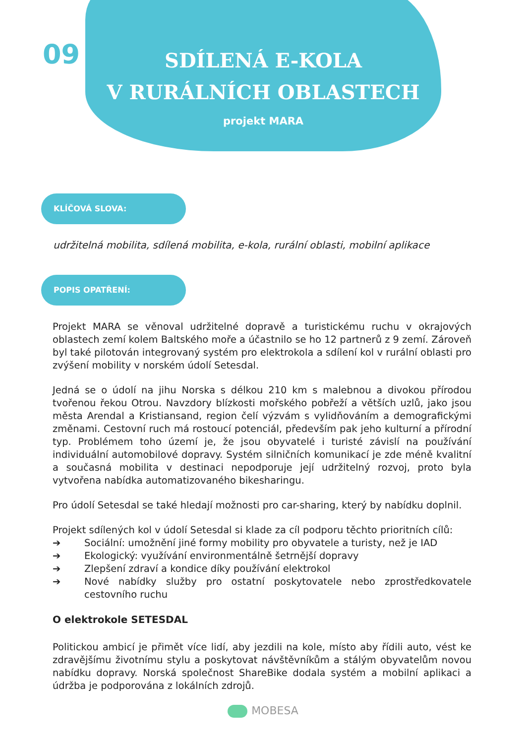09
SDÍLENÁ E-KOLA
V RURÁLNÍCH OBLASTECH
projekt MARA
KLÍČOVÁ SLOVA:
udržitelná mobilita, sdílená mobilita, e-kola, rurální oblasti, mobilní aplikace
POPIS OPATŘENÍ:
Projekt MARA se věnoval udržitelné dopravě a turistickému ruchu v okrajových oblastech zemí kolem Baltského moře a účastnilo se ho 12 partnerů z 9 zemí. Zároveň byl také pilotován integrovaný systém pro elektrokola a sdílení kol v rurální oblasti pro zvýšení mobility v norském údolí Setesdal.
Jedná se o údolí na jihu Norska s délkou 210 km s malebnou a divokou přírodou tvořenou řekou Otrou. Navzdory blízkosti mořského pobřeží a větších uzlů, jako jsou města Arendal a Kristiansand, region čelí výzvám s vylidňováním a demografickými změnami. Cestovní ruch má rostoucí potenciál, především pak jeho kulturní a přírodní typ. Problémem toho území je, že jsou obyvatelé i turisté závislí na používání individuální automobilové dopravy. Systém silničních komunikací je zde méně kvalitní a současná mobilita v destinaci nepodporuje její udržitelný rozvoj, proto byla vytvořena nabídka automatizovaného bikesharingu.
Pro údolí Setesdal se také hledají možnosti pro car-sharing, který by nabídku doplnil.
Projekt sdílených kol v údolí Setesdal si klade za cíl podporu těchto prioritních cílů:
➔ Sociální: umožnění jiné formy mobility pro obyvatele a turisty, než je IAD
➔ Ekologický: využívání environmentálně šetrnější dopravy
➔ Zlepšení zdraví a kondice díky používání elektrokol
➔ Nové nabídky služby pro ostatní poskytovatele nebo zprostředkovatele cestovního ruchu
O elektrokole SETESDAL
Politickou ambicí je přimět více lidí, aby jezdili na kole, místo aby řídili auto, vést ke zdravějšímu životnímu stylu a poskytovat návštěvníkům a stálým obyvatelům novou nabídku dopravy. Norská společnost ShareBike dodala systém a mobilní aplikaci a údržba je podporována z lokálních zdrojů.
MOBESA